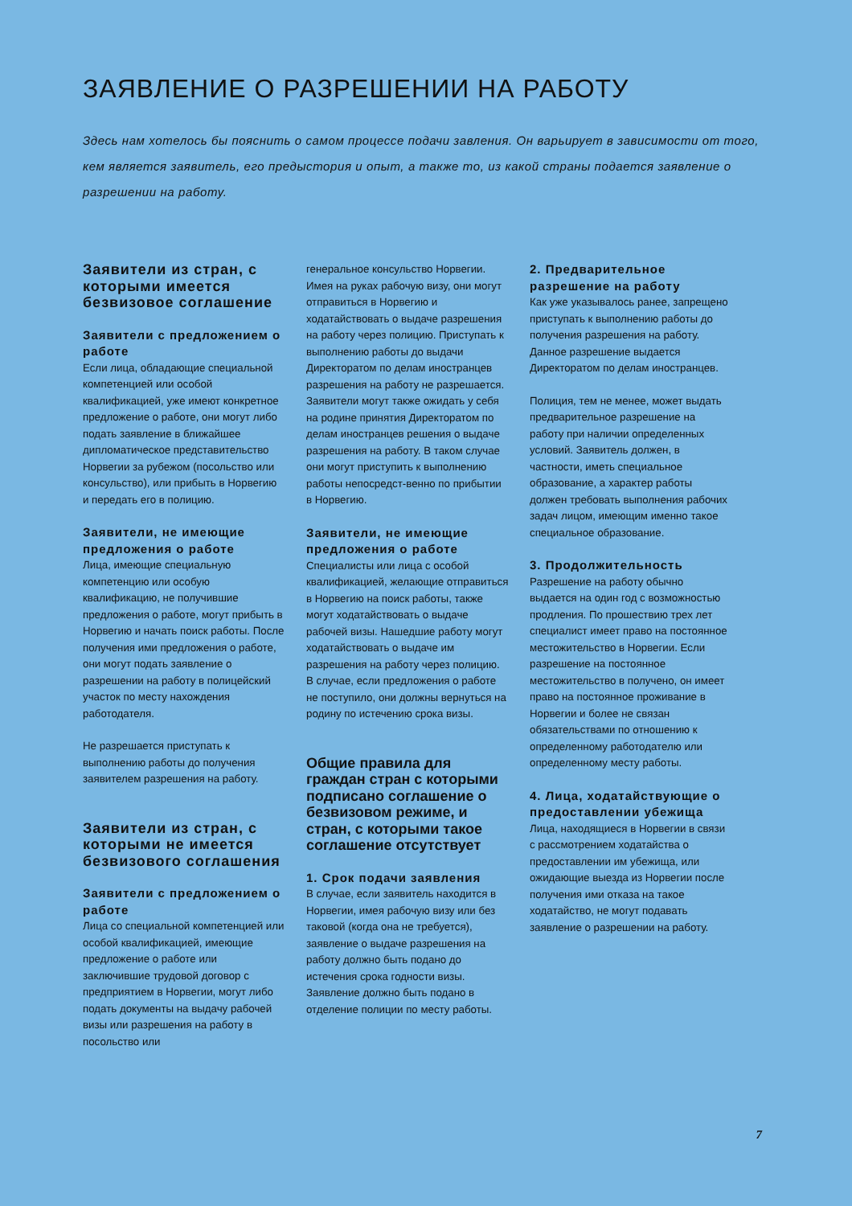ЗАЯВЛЕНИЕ О РАЗРЕШЕНИИ НА РАБОТУ
Здесь нам хотелось бы пояснить о самом процессе подачи завления. Он варьирует в зависимости от того, кем является заявитель, его предыстория и опыт, а также то, из какой страны подается заявление о разрешении на работу.
Заявители из стран, с которыми имеется безвизовое соглашение
Заявители с предложением о работе
Если лица, обладающие специальной компетенцией или особой квалификацией, уже имеют конкретное предложение о работе, они могут либо подать заявление в ближайшее дипломатическое представительство Норвегии за рубежом (посольство или консульство), или прибыть в Норвегию и передать его в полицию.
Заявители, не имеющие предложения о работе
Лица, имеющие специальную компетенцию или особую квалификацию, не получившие предложения о работе, могут прибыть в Норвегию и начать поиск работы. После получения ими предложения о работе, они могут подать заявление о разрешении на работу в полицейский участок по месту нахождения работодателя.
Не разрешается приступать к выполнению работы до получения заявителем разрешения на работу.
Заявители из стран, с которыми не имеется безвизового соглашения
Заявители с предложением о работе
Лица со специальной компетенцией или особой квалификацией, имеющие предложение о работе или заключившие трудовой договор с предприятием в Норвегии, могут либо подать документы на выдачу рабочей визы или разрешения на работу в посольство или
генеральное консульство Норвегии. Имея на руках рабочую визу, они могут отправиться в Норвегию и ходатайствовать о выдаче разрешения на работу через полицию. Приступать к выполнению работы до выдачи Директоратом по делам иностранцев разрешения на работу не разрешается. Заявители могут также ожидать у себя на родине принятия Директоратом по делам иностранцев решения о выдаче разрешения на работу. В таком случае они могут приступить к выполнению работы непосредст-венно по прибытии в Норвегию.
Заявители, не имеющие предложения о работе
Специалисты или лица с особой квалификацией, желающие отправиться в Норвегию на поиск работы, также могут ходатайствовать о выдаче рабочей визы. Нашедшие работу могут ходатайствовать о выдаче им разрешения на работу через полицию. В случае, если предложения о работе не поступило, они должны вернуться на родину по истечению срока визы.
Общие правила для граждан стран с которыми подписано соглашение о безвизовом режиме, и стран, с которыми такое соглашение отсутствует
1. Срок подачи заявления
В случае, если заявитель находится в Норвегии, имея рабочую визу или без таковой (когда она не требуется), заявление о выдаче разрешения на работу должно быть подано до истечения срока годности визы. Заявление должно быть подано в отделение полиции по месту работы.
2. Предварительное разрешение на работу
Как уже указывалось ранее, запрещено приступать к выполнению работы до получения разрешения на работу. Данное разрешение выдается Директоратом по делам иностранцев.
Полиция, тем не менее, может выдать предварительное разрешение на работу при наличии определенных условий. Заявитель должен, в частности, иметь специальное образование, а характер работы должен требовать выполнения рабочих задач лицом, имеющим именно такое специальное образование.
3. Продолжительность
Разрешение на работу обычно выдается на один год с возможностью продления. По прошествию трех лет специалист имеет право на постоянное местожительство в Норвегии. Если разрешение на постоянное местожительство в получено, он имеет право на постоянное проживание в Норвегии и более не связан обязательствами по отношению к определенному работодателю или определенному месту работы.
4. Лица, ходатайствующие о предоставлении убежища
Лица, находящиеся в Норвегии в связи с рассмотрением ходатайства о предоставлении им убежища, или ожидающие выезда из Норвегии после получения ими отказа на такое ходатайство, не могут подавать заявление о разрешении на работу.
7